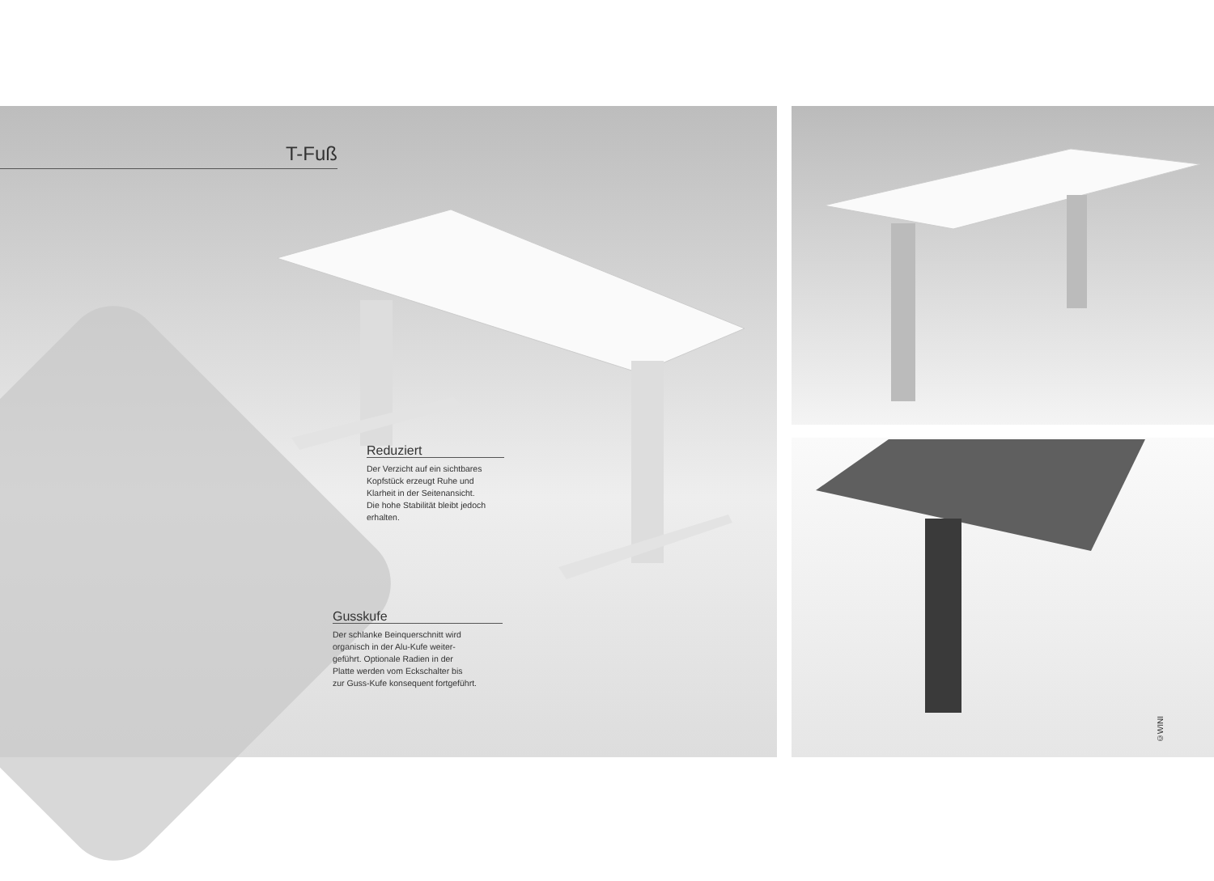T-Fuß
Reduziert
Der Verzicht auf ein sichtbares
Kopfstück erzeugt Ruhe und
Klarheit in der Seitenansicht.
Die hohe Stabilität bleibt jedoch
erhalten.
Gusskufe
Der schlanke Beinquerschnitt wird
organisch in der Alu-Kufe weiter-
geführt. Optionale Radien in der
Platte werden vom Eckschalter bis
zur Guss-Kufe konsequent fortgeführt.
©WINI